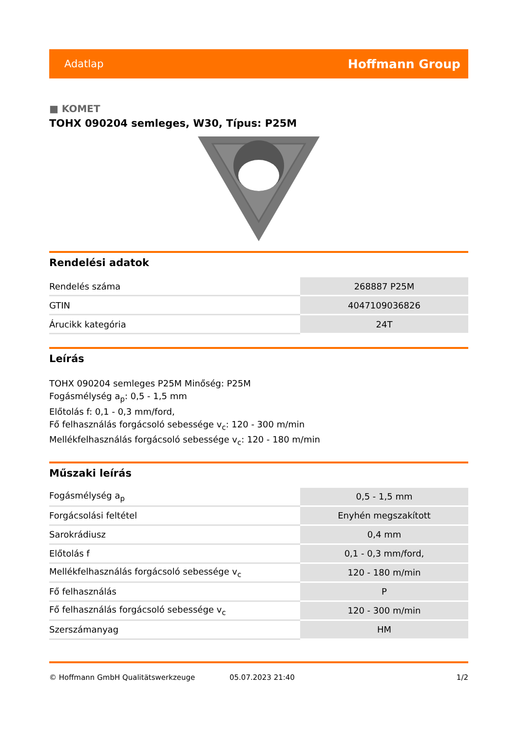Adatlap Hoffmann Group
■ KOMET
TOHX 090204 semleges, W30, Típus: P25M
Rendelési adatok
| Rendelés száma | 268887 P25M |
| GTIN | 4047109036826 |
| Árucikk kategória | 24T |
Leírás
TOHX 090204 semleges P25M Minőség: P25M
Fogásmélység a<sub>p</sub>: 0,5 - 1,5 mm
Előtolás f: 0,1 - 0,3 mm/ford,
Fő felhasználás forgácsoló sebessége v<sub>c</sub>: 120 - 300 m/min
Mellékfelhasználás forgácsoló sebessége v<sub>c</sub>: 120 - 180 m/min
Műszaki leírás
| Fogásmélység a<sub>p</sub> | 0,5 - 1,5 mm |
| Forgácsolási feltétel | Enyhén megszakított |
| Sarokrádiusz | 0,4 mm |
| Előtolás f | 0,1 - 0,3 mm/ford, |
| Mellékfelhasználás forgácsoló sebessége v<sub>c</sub> | 120 - 180 m/min |
| Fő felhasználás | P |
| Fő felhasználás forgácsoló sebessége v<sub>c</sub> | 120 - 300 m/min |
| Szerszámanyag | HM |
© Hoffmann GmbH Qualitätswerkzeuge 05.07.2023 21:40 1/2